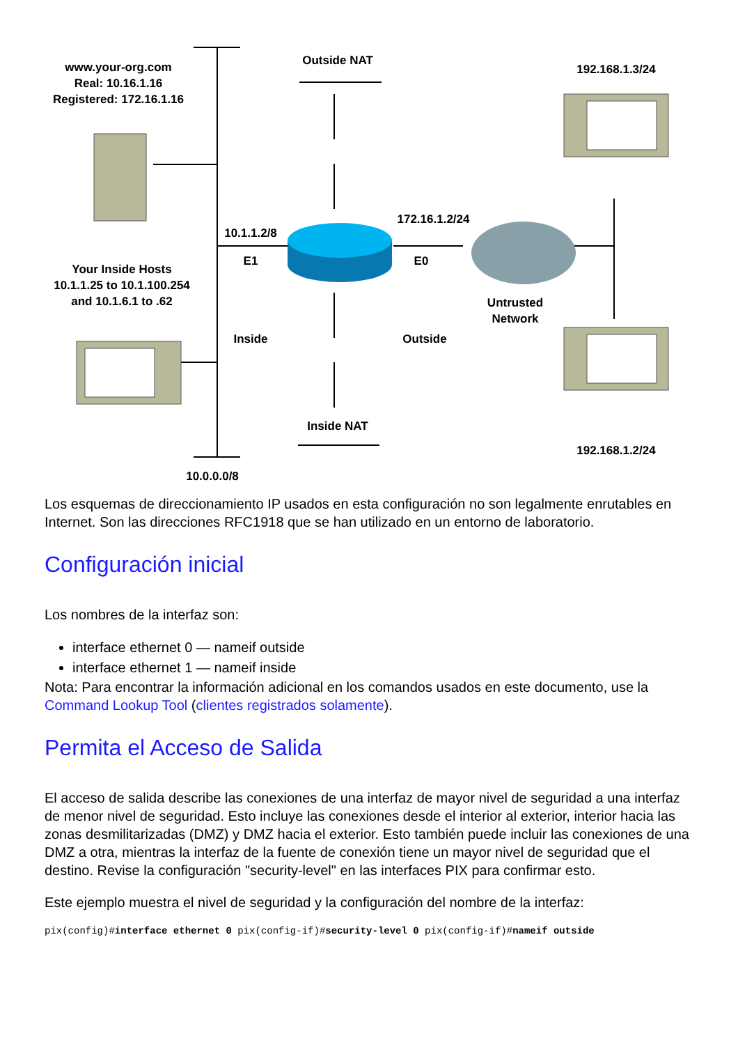www.your-org.com
Real: 10.16.1.16
Registered: 172.16.1.16
Outside NAT
192.168.1.3/24
172.16.1.2/24
10.1.1.2/8
E1 E0
Your Inside Hosts
10.1.1.25 to 10.1.100.254
and 10.1.6.1 to .62
Untrusted
Network
Inside
Outside
Inside NAT
192.168.1.2/24
10.0.0.0/8
Los esquemas de direccionamiento IP usados en esta configuración no son legalmente enrutables en Internet. Son las direcciones RFC1918 que se han utilizado en un entorno de laboratorio.
Configuración inicial
Los nombres de la interfaz son:
interface ethernet 0 — nameif outside
interface ethernet 1 — nameif inside
Nota: Para encontrar la información adicional en los comandos usados en este documento, use la Command Lookup Tool (clientes registrados solamente).
Permita el Acceso de Salida
El acceso de salida describe las conexiones de una interfaz de mayor nivel de seguridad a una interfaz de menor nivel de seguridad. Esto incluye las conexiones desde el interior al exterior, interior hacia las zonas desmilitarizadas (DMZ) y DMZ hacia el exterior. Esto también puede incluir las conexiones de una DMZ a otra, mientras la interfaz de la fuente de conexión tiene un mayor nivel de seguridad que el destino. Revise la configuración "security-level" en las interfaces PIX para confirmar esto.
Este ejemplo muestra el nivel de seguridad y la configuración del nombre de la interfaz:
pix(config)#interface ethernet 0 pix(config-if)#security-level 0 pix(config-if)#nameif outside